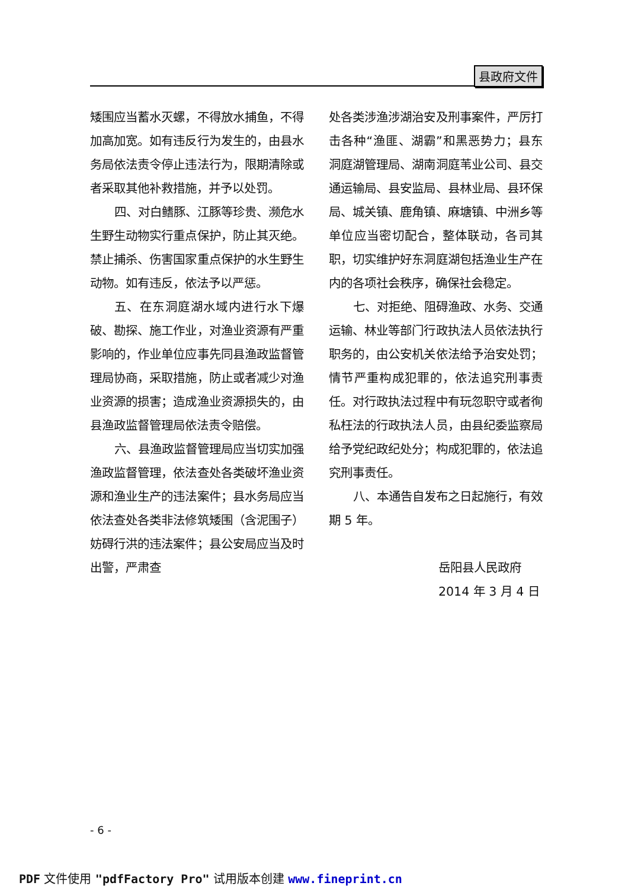县政府文件
矮围应当蓄水灭螺，不得放水捕鱼，不得加高加宽。如有违反行为发生的，由县水务局依法责令停止违法行为，限期清除或者采取其他补救措施，并予以处罚。
四、对白鳍豚、江豚等珍贵、濒危水生野生动物实行重点保护，防止其灭绝。禁止捕杀、伤害国家重点保护的水生野生动物。如有违反，依法予以严惩。
五、在东洞庭湖水域内进行水下爆破、勘探、施工作业，对渔业资源有严重影响的，作业单位应事先同县渔政监督管理局协商，采取措施，防止或者减少对渔业资源的损害；造成渔业资源损失的，由县渔政监督管理局依法责令赔偿。
六、县渔政监督管理局应当切实加强渔政监督管理，依法查处各类破坏渔业资源和渔业生产的违法案件；县水务局应当依法查处各类非法修筑矮围（含泥围子）妨碍行洪的违法案件；县公安局应当及时出警，严肃查
处各类涉渔涉湖治安及刑事案件，严厉打击各种“渔匪、湖霸”和黑恶势力；县东洞庭湖管理局、湖南洞庭苇业公司、县交通运输局、县安监局、县林业局、县环保局、城关镇、鹿角镇、麻塘镇、中洲乡等单位应当密切配合，整体联动，各司其职，切实维护好东洞庭湖包括渔业生产在内的各项社会秩序，确保社会稳定。
七、对拒绝、阻碍渔政、水务、交通运输、林业等部门行政执法人员依法执行职务的，由公安机关依法给予治安处罚；情节严重构成犯罪的，依法追究刑事责任。对行政执法过程中有玩忽职守或者徇私枉法的行政执法人员，由县纪委监察局给予党纪政纪处分；构成犯罪的，依法追究刑事责任。
八、本通告自发布之日起施行，有效期 5 年。
岳阳县人民政府
2014 年 3 月 4 日
- 6 -
PDF 文件使用 "pdfFactory Pro" 试用版本创建 www.fineprint.cn